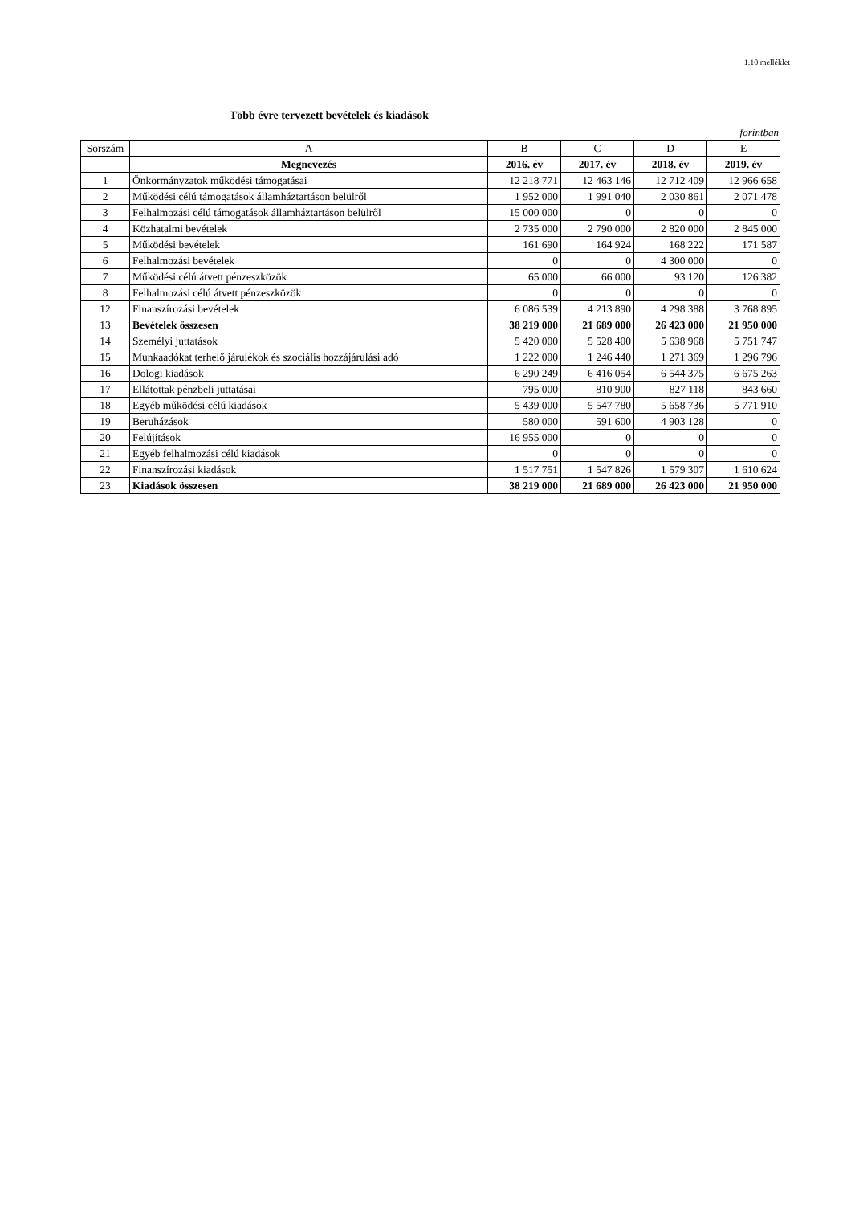1.10 melléklet
Több évre tervezett bevételek és kiadások
forintban
| Sorszám | A | B | C | D | E |
| --- | --- | --- | --- | --- | --- |
| | Megnevezés | 2016. év | 2017. év | 2018. év | 2019. év |
| 1 | Önkormányzatok működési támogatásai | 12 218 771 | 12 463 146 | 12 712 409 | 12 966 658 |
| 2 | Működési célú támogatások államháztartáson belülről | 1 952 000 | 1 991 040 | 2 030 861 | 2 071 478 |
| 3 | Felhalmozási célú támogatások államháztartáson belülről | 15 000 000 | 0 | 0 | 0 |
| 4 | Közhatalmi bevételek | 2 735 000 | 2 790 000 | 2 820 000 | 2 845 000 |
| 5 | Működési bevételek | 161 690 | 164 924 | 168 222 | 171 587 |
| 6 | Felhalmozási bevételek | 0 | 0 | 4 300 000 | 0 |
| 7 | Működési célú átvett pénzeszközök | 65 000 | 66 000 | 93 120 | 126 382 |
| 8 | Felhalmozási célú átvett pénzeszközök | 0 | 0 | 0 | 0 |
| 12 | Finanszírozási bevételek | 6 086 539 | 4 213 890 | 4 298 388 | 3 768 895 |
| 13 | Bevételek összesen | 38 219 000 | 21 689 000 | 26 423 000 | 21 950 000 |
| 14 | Személyi juttatások | 5 420 000 | 5 528 400 | 5 638 968 | 5 751 747 |
| 15 | Munkaadókat terhelő járulékok és szociális hozzájárulási adó | 1 222 000 | 1 246 440 | 1 271 369 | 1 296 796 |
| 16 | Dologi kiadások | 6 290 249 | 6 416 054 | 6 544 375 | 6 675 263 |
| 17 | Ellátottak pénzbeli juttatásai | 795 000 | 810 900 | 827 118 | 843 660 |
| 18 | Egyéb működési célú kiadások | 5 439 000 | 5 547 780 | 5 658 736 | 5 771 910 |
| 19 | Beruházások | 580 000 | 591 600 | 4 903 128 | 0 |
| 20 | Felújítások | 16 955 000 | 0 | 0 | 0 |
| 21 | Egyéb felhalmozási célú kiadások | 0 | 0 | 0 | 0 |
| 22 | Finanszírozási kiadások | 1 517 751 | 1 547 826 | 1 579 307 | 1 610 624 |
| 23 | Kiadások összesen | 38 219 000 | 21 689 000 | 26 423 000 | 21 950 000 |